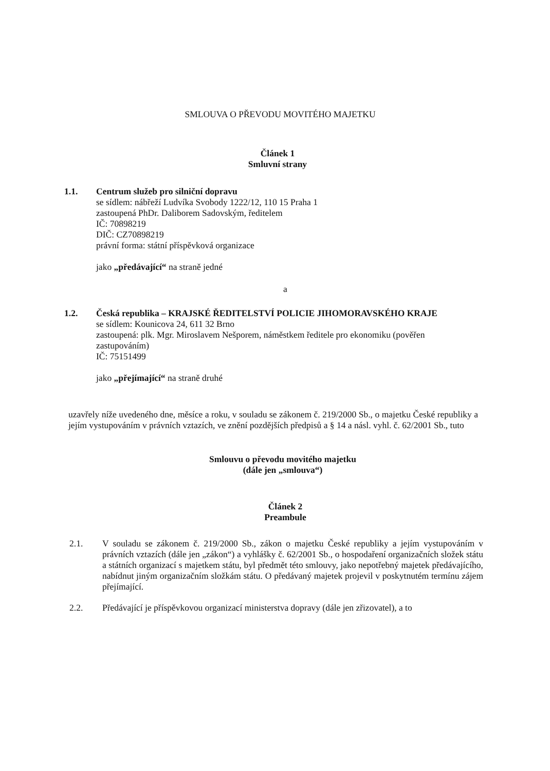SMLOUVA O PŘEVODU MOVITÉHO MAJETKU
Článek 1
Smluvní strany
1.1. Centrum služeb pro silniční dopravu
se sídlem: nábřeží Ludvíka Svobody 1222/12, 110 15 Praha 1
zastoupená PhDr. Daliborem Sadovským, ředitelem
IČ: 70898219
DIČ: CZ70898219
právní forma: státní příspěvková organizace
jako „předávající“ na straně jedné
a
1.2. Česká republika – KRAJSKÉ ŘEDITELSTVÍ POLICIE JIHOMORAVSKÉHO KRAJE
se sídlem: Kounicova 24, 611 32 Brno
zastoupená: plk. Mgr. Miroslavem Nešporem, náměstkem ředitele pro ekonomiku (pověřen zastupováním)
IČ: 75151499
jako „přejímající“ na straně druhé
uzavřely níže uvedeného dne, měsíce a roku, v souladu se zákonem č. 219/2000 Sb., o majetku České republiky a jejím vystupováním v právních vztazích, ve znění pozdějších předpisů a § 14 a násl. vyhl. č. 62/2001 Sb., tuto
Smlouvu o převodu movitého majetku
(dále jen „smlouva“)
Článek 2
Preambule
2.1. V souladu se zákonem č. 219/2000 Sb., zákon o majetku České republiky a jejím vystupováním v právních vztazích (dále jen „zákon“) a vyhlášky č. 62/2001 Sb., o hospodaření organizačních složek státu a státních organizací s majetkem státu, byl předmět této smlouvy, jako nepotřebný majetek předávajícího, nabídnut jiným organizačním složkám státu. O předávaný majetek projevil v poskytnutém termínu zájem přejímající.
2.2. Předávající je příspěvkovou organizací ministerstva dopravy (dále jen zřizovatel), a to